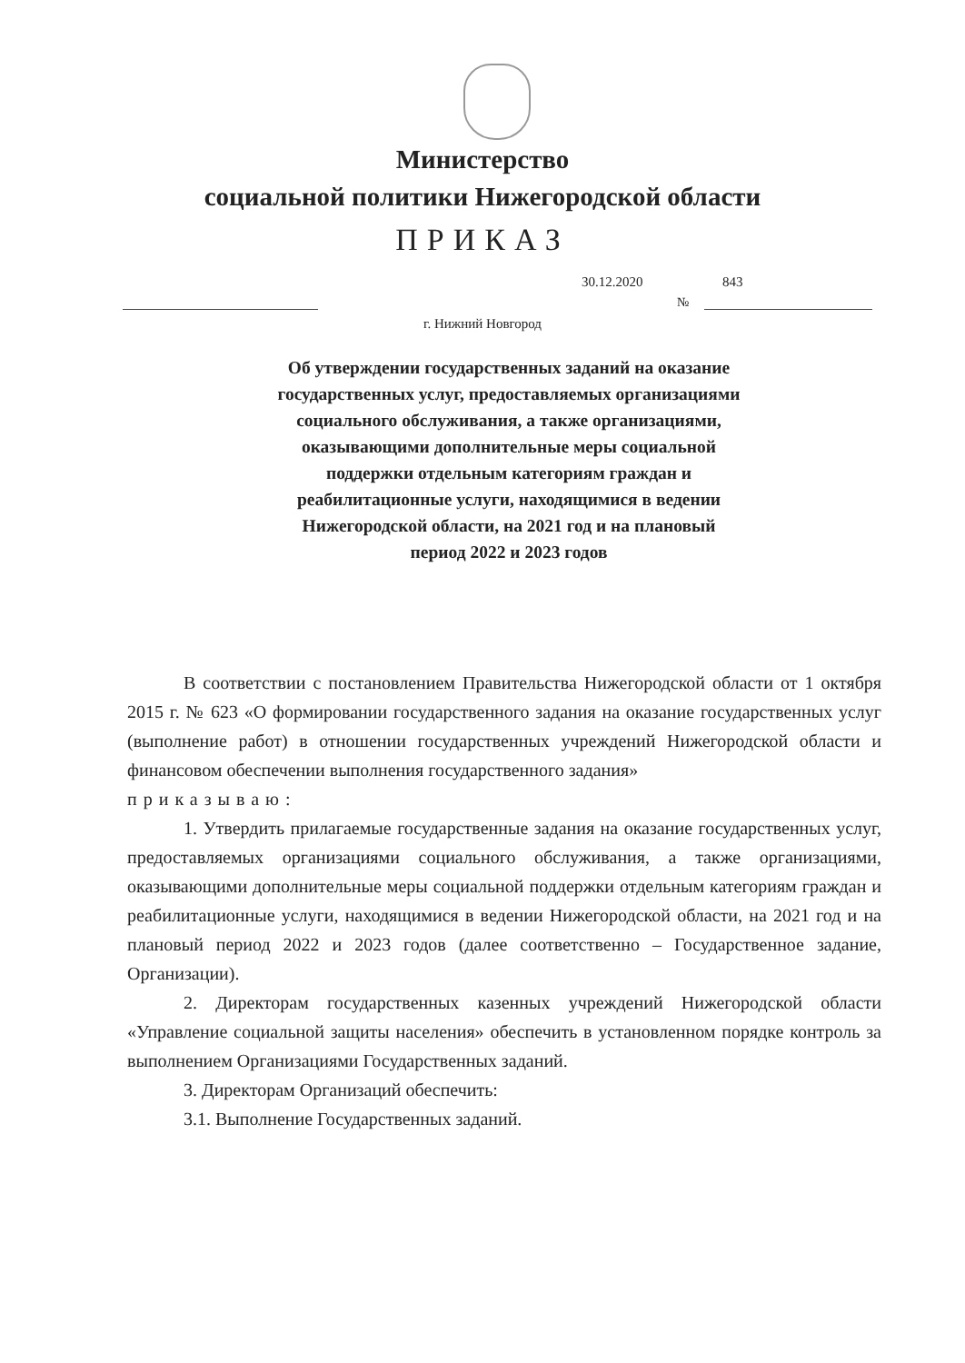Министерство
социальной политики Нижегородской области
ПРИКАЗ
30.12.2020 843
№
г. Нижний Новгород
Об утверждении государственных заданий на оказание государственных услуг, предоставляемых организациями социального обслуживания, а также организациями, оказывающими дополнительные меры социальной поддержки отдельным категориям граждан и реабилитационные услуги, находящимися в ведении Нижегородской области, на 2021 год и на плановый период 2022 и 2023 годов
В соответствии с постановлением Правительства Нижегородской области от 1 октября 2015 г. № 623 «О формировании государственного задания на оказание государственных услуг (выполнение работ) в отношении государственных учреждений Нижегородской области и финансовом обеспечении выполнения государственного задания»
приказываю:
1. Утвердить прилагаемые государственные задания на оказание государственных услуг, предоставляемых организациями социального обслуживания, а также организациями, оказывающими дополнительные меры социальной поддержки отдельным категориям граждан и реабилитационные услуги, находящимися в ведении Нижегородской области, на 2021 год и на плановый период 2022 и 2023 годов (далее соответственно – Государственное задание, Организации).
2. Директорам государственных казенных учреждений Нижегородской области «Управление социальной защиты населения» обеспечить в установленном порядке контроль за выполнением Организациями Государственных заданий.
3. Директорам Организаций обеспечить:
3.1. Выполнение Государственных заданий.